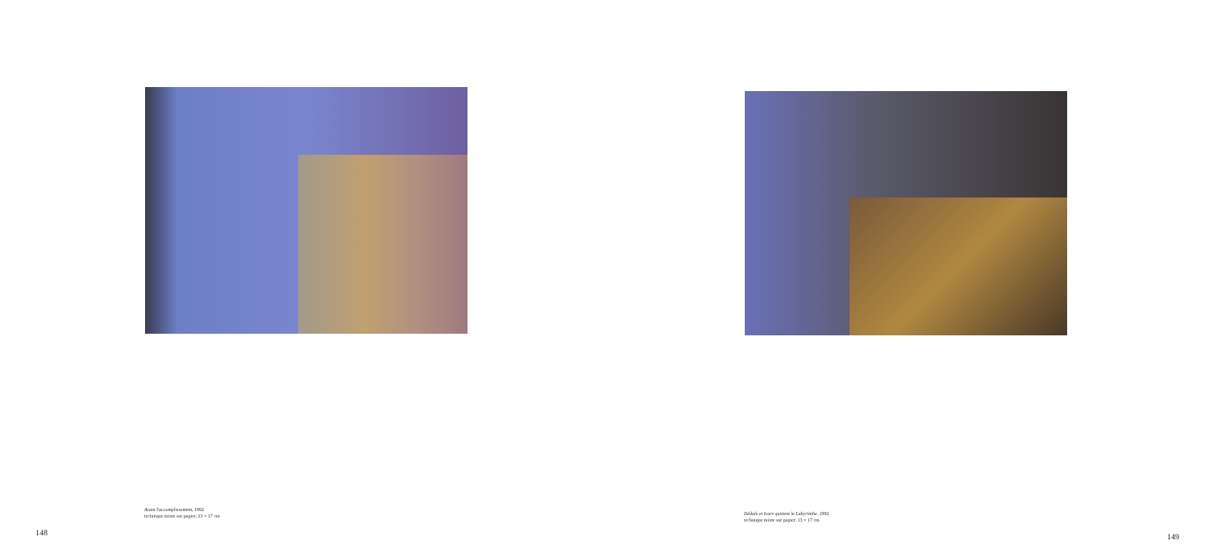Avant l'accomplissement, 1992
technique mixte sur papier, 13 × 17 cm
148
Dédale et Icare quittent le Labyrinthe, 1992
technique mixte sur papier, 13 × 17 cm
149